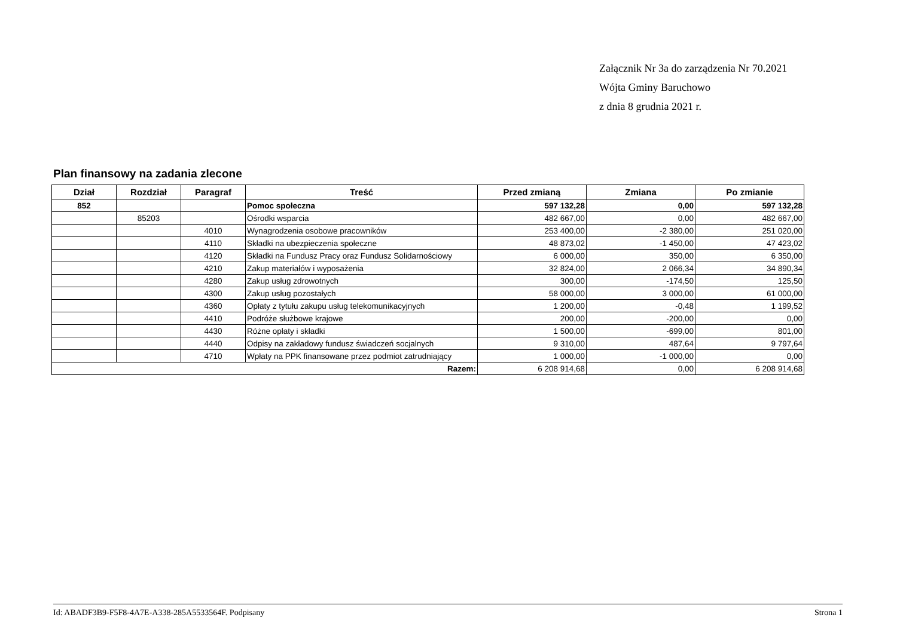Załącznik Nr 3a do zarządzenia Nr 70.2021
Wójta Gminy Baruchowo
z dnia 8 grudnia 2021 r.
Plan finansowy na zadania zlecone
| Dział | Rozdział | Paragraf | Treść | Przed zmianą | Zmiana | Po zmianie |
| --- | --- | --- | --- | --- | --- | --- |
| 852 | | | Pomoc społeczna | 597 132,28 | 0,00 | 597 132,28 |
| | 85203 | | Ośrodki wsparcia | 482 667,00 | 0,00 | 482 667,00 |
| | | 4010 | Wynagrodzenia osobowe pracowników | 253 400,00 | -2 380,00 | 251 020,00 |
| | | 4110 | Składki na ubezpieczenia społeczne | 48 873,02 | -1 450,00 | 47 423,02 |
| | | 4120 | Składki na Fundusz Pracy oraz Fundusz Solidarnościowy | 6 000,00 | 350,00 | 6 350,00 |
| | | 4210 | Zakup materiałów i wyposażenia | 32 824,00 | 2 066,34 | 34 890,34 |
| | | 4280 | Zakup usług zdrowotnych | 300,00 | -174,50 | 125,50 |
| | | 4300 | Zakup usług pozostałych | 58 000,00 | 3 000,00 | 61 000,00 |
| | | 4360 | Opłaty z tytułu zakupu usług telekomunikacyjnych | 1 200,00 | -0,48 | 1 199,52 |
| | | 4410 | Podróże służbowe krajowe | 200,00 | -200,00 | 0,00 |
| | | 4430 | Różne opłaty i składki | 1 500,00 | -699,00 | 801,00 |
| | | 4440 | Odpisy na zakładowy fundusz świadczeń socjalnych | 9 310,00 | 487,64 | 9 797,64 |
| | | 4710 | Wpłaty na PPK finansowane przez podmiot zatrudniający | 1 000,00 | -1 000,00 | 0,00 |
| Razem: | | | | 6 208 914,68 | 0,00 | 6 208 914,68 |
Id: ABADF3B9-F5F8-4A7E-A338-285A5533564F. Podpisany Strona 1